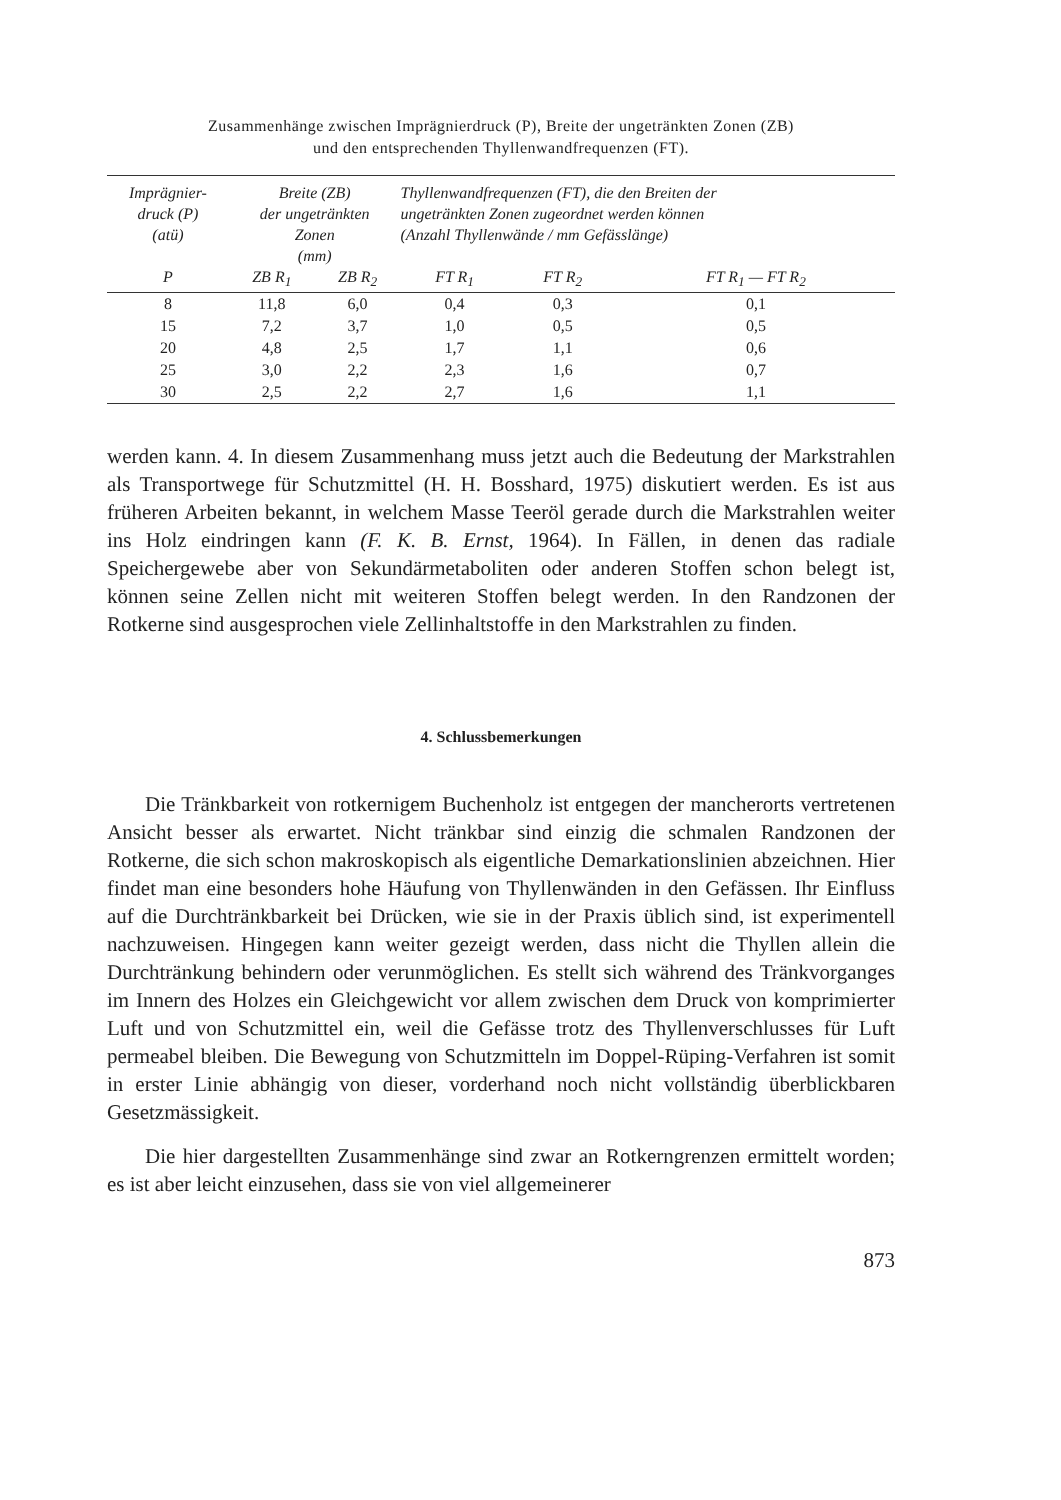Zusammenhänge zwischen Imprägnierdruck (P), Breite der ungetränkten Zonen (ZB)
und den entsprechenden Thyllenwandfrequenzen (FT).
| Imprägnier- druck (P) (atü) | Breite (ZB) der ungetränkten Zonen (mm) | | Thyllenwandfrequenzen (FT), die den Breiten der ungetränkten Zonen zugeordnet werden können (Anzahl Thyllenwände / mm Gefässlänge) | | |
| --- | --- | --- | --- | --- | --- |
| P | ZB R<sub>1</sub> | ZB R<sub>2</sub> | FT R<sub>1</sub> | FT R<sub>2</sub> | FT R<sub>1</sub> — FT R<sub>2</sub> |
| 8 | 11,8 | 6,0 | 0,4 | 0,3 | 0,1 |
| 15 | 7,2 | 3,7 | 1,0 | 0,5 | 0,5 |
| 20 | 4,8 | 2,5 | 1,7 | 1,1 | 0,6 |
| 25 | 3,0 | 2,2 | 2,3 | 1,6 | 0,7 |
| 30 | 2,5 | 2,2 | 2,7 | 1,6 | 1,1 |
werden kann. 4. In diesem Zusammenhang muss jetzt auch die Bedeutung der Markstrahlen als Transportwege für Schutzmittel (H. H. Bosshard, 1975) diskutiert werden. Es ist aus früheren Arbeiten bekannt, in welchem Masse Teeröl gerade durch die Markstrahlen weiter ins Holz eindringen kann (F. K. B. Ernst, 1964). In Fällen, in denen das radiale Speichergewebe aber von Sekundärmetaboliten oder anderen Stoffen schon belegt ist, können seine Zellen nicht mit weiteren Stoffen belegt werden. In den Randzonen der Rotkerne sind ausgesprochen viele Zellinhaltstoffe in den Markstrahlen zu finden.
4. Schlussbemerkungen
Die Tränkbarkeit von rotkernigem Buchenholz ist entgegen der mancherorts vertretenen Ansicht besser als erwartet. Nicht tränkbar sind einzig die schmalen Randzonen der Rotkerne, die sich schon makroskopisch als eigentliche Demarkationslinien abzeichnen. Hier findet man eine besonders hohe Häufung von Thyllenwänden in den Gefässen. Ihr Einfluss auf die Durchtränkbarkeit bei Drücken, wie sie in der Praxis üblich sind, ist experimentell nachzuweisen. Hingegen kann weiter gezeigt werden, dass nicht die Thyllen allein die Durchtränkung behindern oder verunmöglichen. Es stellt sich während des Tränkvorganges im Innern des Holzes ein Gleichgewicht vor allem zwischen dem Druck von komprimierter Luft und von Schutzmittel ein, weil die Gefässe trotz des Thyllenverschlusses für Luft permeabel bleiben. Die Bewegung von Schutzmitteln im Doppel-Rüping-Verfahren ist somit in erster Linie abhängig von dieser, vorderhand noch nicht vollständig überblickbaren Gesetzmässigkeit.
Die hier dargestellten Zusammenhänge sind zwar an Rotkerngrenzen ermittelt worden; es ist aber leicht einzusehen, dass sie von viel allgemeinerer
873